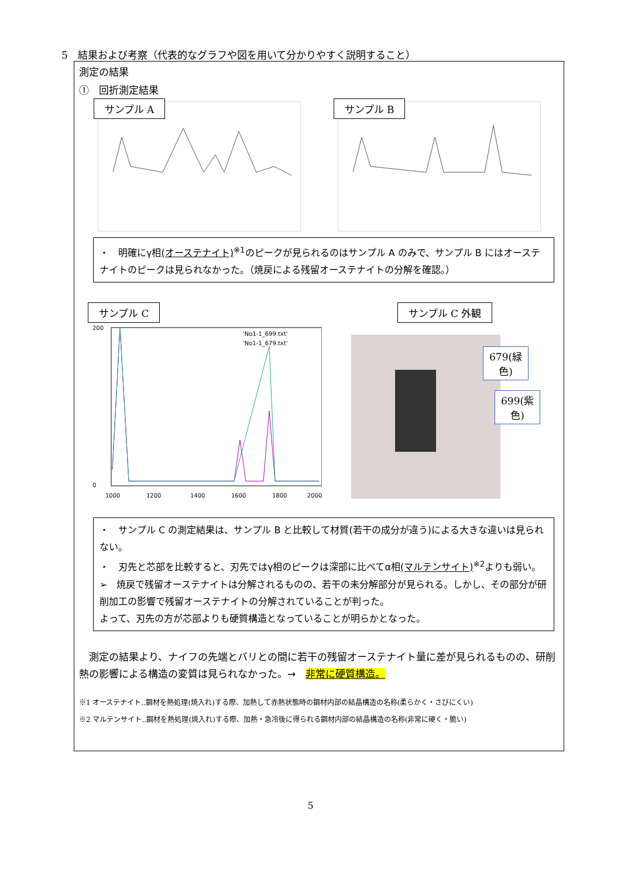5　結果および考察（代表的なグラフや図を用いて分かりやすく説明すること）
測定の結果
①　回折測定結果
サンプル A
サンプル B
・　明確にγ相(オーステナイト)<sup>※1</sup>のピークが見られるのはサンプル A のみで、サンプル B にはオーステナイトのピークは見られなかった。（焼戻による残留オーステナイトの分解を確認。）
サンプル C
200
0
1000
1200
1400
1600
1800
2000
'No1-1_699.txt'
'No1-1_679.txt'
サンプル C 外観
679(緑色)
699(紫色)
・　サンプル C の測定結果は、サンプル B と比較して材質(若干の成分が違う)による大きな違いは見られない。
・　刃先と芯部を比較すると、刃先ではγ相のピークは深部に比べてα相(マルテンサイト)<sup>※2</sup>よりも弱い。
➢　焼戻で残留オーステナイトは分解されるものの、若干の未分解部分が見られる。しかし、その部分が研削加工の影響で残留オーステナイトの分解されていることが判った。
よって、刃先の方が芯部よりも硬質構造となっていることが明らかとなった。
　測定の結果より、ナイフの先端とバリとの間に若干の残留オーステナイト量に差が見られるものの、研削熱の影響による構造の変質は見られなかった。→　非常に硬質構造。
※1 オーステナイト‥鋼材を熱処理(焼入れ)する際、加熱して赤熱状態時の鋼材内部の結晶構造の名称(柔らかく・さびにくい)
※2 マルテンサイト‥鋼材を熱処理(焼入れ)する際、加熱・急冷後に得られる鋼材内部の結晶構造の名称(非常に硬く・脆い)
5